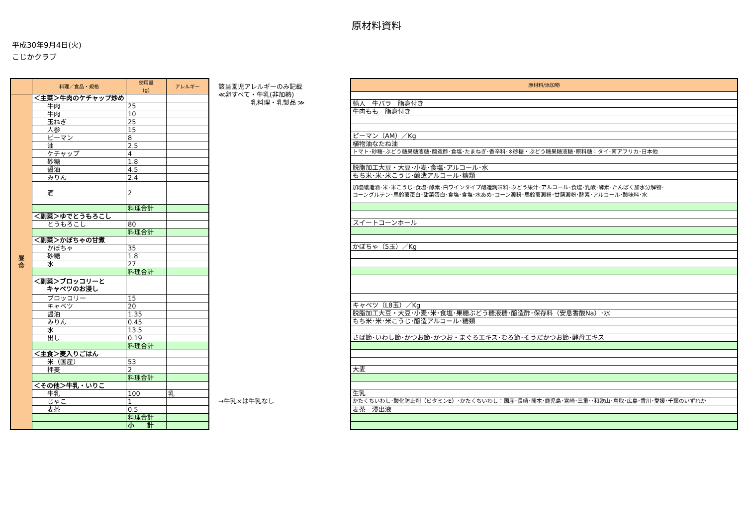原材料資料
平成30年9月4日(火)
こじかクラブ
| | 料理／食品・規格 | 使用量 (g) | アレルギー |
| --- | --- | --- | --- |
| 昼 食 | ＜主菜＞牛肉のケチャップ炒め | | |
| | 牛肉 | 25 | |
| | 牛肉 | 10 | |
| | 玉ねぎ | 25 | |
| | 人参 | 15 | |
| | ピーマン | 8 | |
| | 油 | 2.5 | |
| | ケチャップ | 4 | |
| | 砂糖 | 1.8 | |
| | 醤油 | 4.5 | |
| | みりん | 2.4 | |
| | 酒 | 2 | |
| | | 料理合計 | |
| | ＜副菜＞ゆでとうもろこし | | |
| | とうもろこし | 80 | |
| | | 料理合計 | |
| | ＜副菜＞かぼちゃの甘煮 | | |
| | かぼちゃ | 35 | |
| | 砂糖 | 1.8 | |
| | 水 | 27 | |
| | | 料理合計 | |
| | ＜副菜＞ブロッコリーと キャベツのお浸し | | |
| | ブロッコリー | 15 | |
| | キャベツ | 20 | |
| | 醤油 | 1.35 | |
| | みりん | 0.45 | |
| | 水 | 13.5 | |
| | 出し | 0.19 | |
| | | 料理合計 | |
| | ＜主食＞麦入りごはん | | |
| | 米（国産） | 53 | |
| | 押麦 | 2 | |
| | | 料理合計 | |
| | ＜その他＞牛乳・いりこ | | |
| | 牛乳 | 100 | 乳 |
| | じゃこ | 1 | |
| | 麦茶 | 0.5 | |
| | | 料理合計 | |
| | | 小 計 | |
該当園児アレルギーのみ記載
≪卵すべて・牛乳(非加熱)
　　　　　乳料理・乳製品 ≫
→牛乳×は牛乳なし
| 原材料/添加物 |
| --- |
| 輸入 牛バラ 脂身付き |
| 牛肉もも 脂身付き |
| ピーマン（AM）／Kg |
| 植物油なたね油 |
| トマト･砂糖･ぶどう糖果糖液糖･醸造酢･食塩･たまねぎ･香辛料･※砂糖・ぶどう糖果糖液糖･原料糖：タイ･南アフリカ･日本他 |
| 脱脂加工大豆・大豆･小麦･食塩･アルコール･水 |
| もち米･米･米こうじ･醸造アルコール･糖類 |
| 加塩醸造酒･米･米こうじ･食塩･酵素･白ワインタイプ醸造調味料･ぶどう果汁･アルコール･食塩･乳酸･酵素･たんぱく加水分解物･ コーングルテン･馬鈴薯蛋白･甜菜蛋白･食塩･食塩･水あめ･コーン澱粉･馬鈴薯澱粉･甘藷澱粉･酵素･アルコール･酸味料･水 |
| スイートコーンホール |
| かぼちゃ（5玉）／Kg |
| キャベツ（L8玉）／Kg |
| 脱脂加工大豆・大豆･小麦･米･食塩･果糖ぶどう糖液糖･醸造酢･保存料（安息香酸Na）･水 |
| もち米･米･米こうじ･醸造アルコール･糖類 |
| さば節･いわし節･かつお節･かつお・まぐろエキス･むろ節･そうだかつお節･酵母エキス |
| 大麦 |
| 生乳 |
| かたくちいわし･酸化防止剤（ビタミンE）･かたくちいわし：国産･長崎･熊本･鹿児島･宮崎･三重･･和歌山･鳥取･広島･香川･愛媛･千葉のいずれか |
| 麦茶 浸出液 |